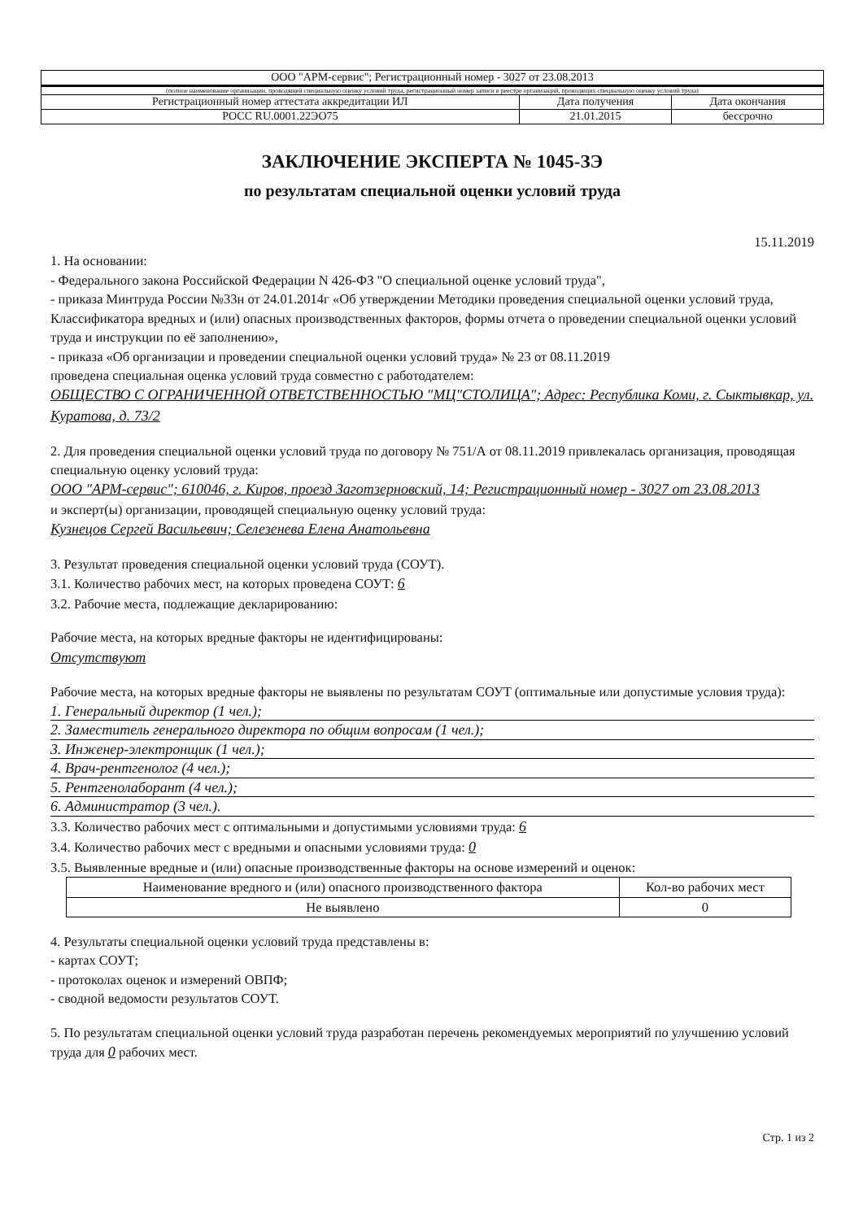| ООО "АРМ-сервис"; Регистрационный номер - 3027 от 23.08.2013 | | |
| (полное наименование организации, проводящей специальную оценку условий труда, регистрационный номер записи в реестре организаций, проводящих специальную оценку условий труда) | | |
| Регистрационный номер аттестата аккредитации ИЛ | Дата получения | Дата окончания |
| РОСС RU.0001.22ЭО75 | 21.01.2015 | бессрочно |
ЗАКЛЮЧЕНИЕ ЭКСПЕРТА № 1045-ЗЭ
по результатам специальной оценки условий труда
15.11.2019
1. На основании:
- Федерального закона Российской Федерации N 426-ФЗ "О специальной оценке условий труда",
- приказа Минтруда России №33н от 24.01.2014г «Об утверждении Методики проведения специальной оценки условий труда, Классификатора вредных и (или) опасных производственных факторов, формы отчета о проведении специальной оценки условий труда и инструкции по её заполнению»,
- приказа «Об организации и проведении специальной оценки условий труда» № 23 от 08.11.2019
проведена специальная оценка условий труда совместно с работодателем:
ОБЩЕСТВО С ОГРАНИЧЕННОЙ ОТВЕТСТВЕННОСТЬЮ "МЦ"СТОЛИЦА"; Адрес: Республика Коми, г. Сыктывкар, ул. Куратова, д. 73/2
2. Для проведения специальной оценки условий труда по договору № 751/А от 08.11.2019 привлекалась организация, проводящая специальную оценку условий труда:
ООО "АРМ-сервис"; 610046, г. Киров, проезд Заготзерновский, 14; Регистрационный номер - 3027 от 23.08.2013
и эксперт(ы) организации, проводящей специальную оценку условий труда:
Кузнецов Сергей Васильевич; Селезенева Елена Анатольевна
3. Результат проведения специальной оценки условий труда (СОУТ).
3.1. Количество рабочих мест, на которых проведена СОУТ: 6
3.2. Рабочие места, подлежащие декларированию:
Рабочие места, на которых вредные факторы не идентифицированы:
Отсутствуют
Рабочие места, на которых вредные факторы не выявлены по результатам СОУТ (оптимальные или допустимые условия труда):
1. Генеральный директор (1 чел.);
2. Заместитель генерального директора по общим вопросам (1 чел.);
3. Инженер-электронщик (1 чел.);
4. Врач-рентгенолог (4 чел.);
5. Рентгенолаборант (4 чел.);
6. Администратор (3 чел.).
3.3. Количество рабочих мест с оптимальными и допустимыми условиями труда: 6
3.4. Количество рабочих мест с вредными и опасными условиями труда: 0
3.5. Выявленные вредные и (или) опасные производственные факторы на основе измерений и оценок:
| Наименование вредного и (или) опасного производственного фактора | Кол-во рабочих мест |
| --- | --- |
| Не выявлено | 0 |
4. Результаты специальной оценки условий труда представлены в:
- картах СОУТ;
- протоколах оценок и измерений ОВПФ;
- сводной ведомости результатов СОУТ.
5. По результатам специальной оценки условий труда разработан перечень рекомендуемых мероприятий по улучшению условий труда для 0 рабочих мест.
Стр. 1 из 2